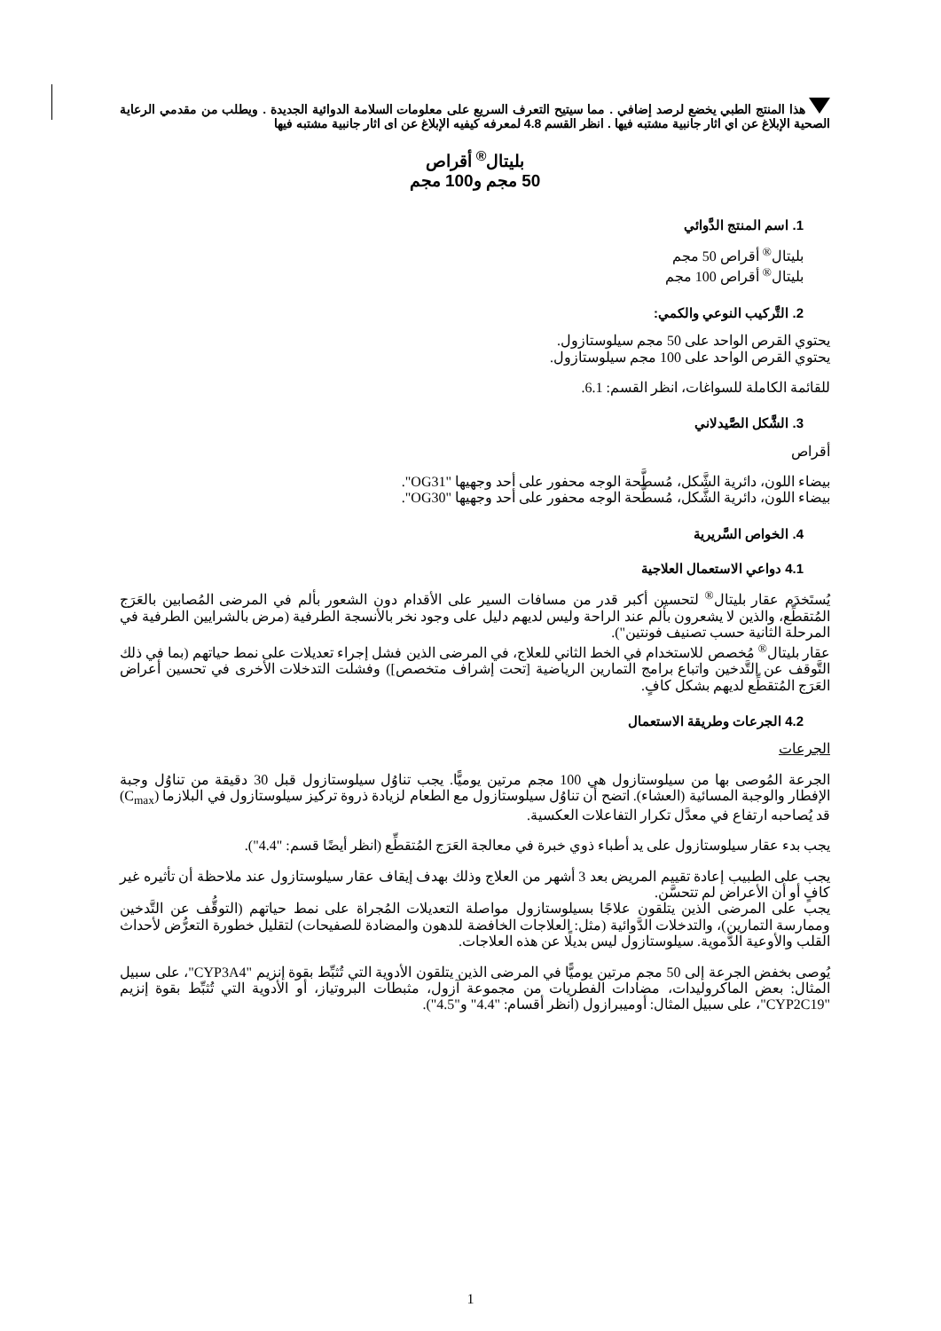هذا المنتج الطبي يخضع لرصد إضافي . مما سيتيح التعرف السريع على معلومات السلامة الدوائية الجديدة . ويطلب من مقدمي الرعاية الصحية الإبلاغ عن اي اثار جانبية مشتبه فيها . انظر القسم 4.8 لمعرفه كيفيه الإبلاغ عن اى اثار جانبية مشتبه فيها
بليتال<sup>®</sup> أقراص
50 مجم و100 مجم
1. اسم المنتج الدَّوائي
بليتال<sup>®</sup> أقراص 50 مجم
بليتال<sup>®</sup> أقراص 100 مجم
2. التَّركيب النوعي والكمي:
يحتوي القرص الواحد على 50 مجم سيلوستازول.
يحتوي القرص الواحد على 100 مجم سيلوستازول.
للقائمة الكاملة للسواغات، انظر القسم: 6.1.
3. الشَّكل الصَّيدلاني
أقراص
بيضاء اللون، دائرية الشَّكل، مُسطَّحة الوجه محفور على أحد وجهيها "OG31".
بيضاء اللون، دائرية الشَّكل، مُسطَّحة الوجه محفور على أحد وجهيها "OG30".
4. الخواص السَّريرية
4.1 دواعي الاستعمال العلاجية
يُستَخدَم عقار بليتال<sup>®</sup> لتحسين أكبر قدر من مسافات السير على الأقدام دون الشعور بألم في المرضى المُصابين بالعَرَج المُتقطِّع، والذين لا يشعرون بألم عند الراحة وليس لديهم دليل على وجود نخر بالأنسجة الطرفية (مرض بالشرايين الطرفية في المرحلة الثانية حسب تصنيف فونتين").
عقار بليتال<sup>®</sup> مُخصص للاستخدام في الخط الثاني للعلاج، في المرضى الذين فشل إجراء تعديلات على نمط حياتهم (بما في ذلك التَّوقف عن التَّدخين واتباع برامج التمارين الرياضية [تحت إشراف متخصص]) وفشلت التدخلات الأخرى في تحسين أعراض العَرَج المُتقطِّع لديهم بشكل كافٍ.
4.2 الجرعات وطريقة الاستعمال
الجرعات
الجرعة المُوصى بها من سيلوستازول هي 100 مجم مرتين يوميًّا. يجب تناوُل سيلوستازول قبل 30 دقيقة من تناوُل وجبة الإفطار والوجبة المسائية (العشاء). اتضح أن تناوُل سيلوستازول مع الطعام لزيادة ذروة تركيز سيلوستازول في البلازما (C<sub>max</sub>) قد يُصاحبه ارتفاع في معدَّل تكرار التفاعلات العكسية.
يجب بدء عقار سيلوستازول على يد أطباء ذوي خبرة في معالجة العَرَج المُتقطِّع (انظر أيضًا قسم: "4.4").
يجب على الطبيب إعادة تقييم المريض بعد 3 أشهر من العلاج وذلك بهدف إيقاف عقار سيلوستازول عند ملاحظة أن تأثيره غير كافٍ أو أن الأعراض لم تتحسَّن.
يجب على المرضى الذين يتلقون علاجًا بسيلوستازول مواصلة التعديلات المُجراة على نمط حياتهم (التوقُّف عن التَّدخين وممارسة التمارين)، والتدخلات الدَّوائية (مثل: العلاجات الخافضة للدهون والمضادة للصفيحات) لتقليل خطورة التعرُّض لأحداث القلب والأوعية الدَّموية. سيلوستازول ليس بديلًا عن هذه العلاجات.
يُوصى بخفض الجرعة إلى 50 مجم مرتين يوميًّا في المرضى الذين يتلقون الأدوية التي تُثبِّط بقوة إنزيم "CYP3A4"، على سبيل المثال: بعض الماكروليدات، مضادات الفطريات من مجموعة آزول، مثبطات البروتياز، أو الأدوية التي تُثبِّط بقوة إنزيم "CYP2C19"، على سبيل المثال: أوميبرازول (انظر أقسام: "4.4" و"4.5").
1